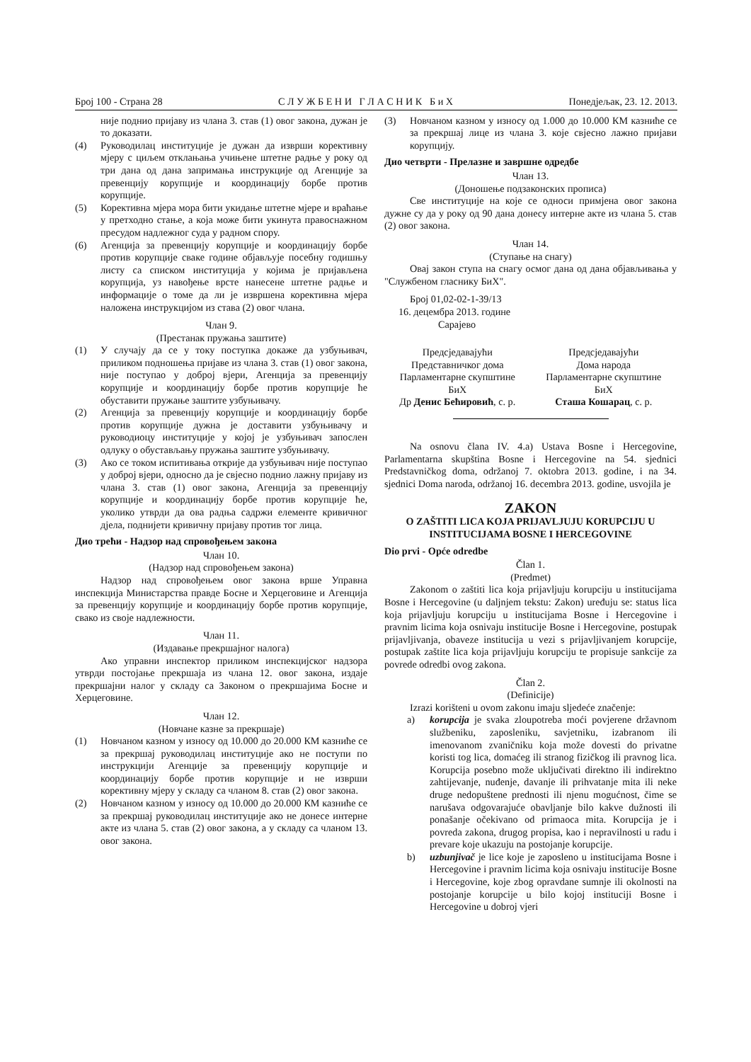Број 100 - Страна 28 С Л У Ж Б Е Н И Г Л А С Н И К Б и Х Понедјељак, 23. 12. 2013.
није поднио пријаву из члана 3. став (1) овог закона, дужан је то доказати.
(4) Руководилац институције је дужан да изврши корективну мјеру с циљем отклањања учињене штетне радње у року од три дана од дана запримања инструкције од Агенције за превенцију корупције и координацију борбе против корупције.
(5) Корективна мјера мора бити укидање штетне мјере и враћање у претходно стање, а која може бити укинута правоснажном пресудом надлежног суда у радном спору.
(6) Агенција за превенцију корупције и координацију борбе против корупције сваке године објављује посебну годишњу листу са списком институција у којима је пријављена корупција, уз навођење врсте нанесене штетне радње и информације о томе да ли је извршена корективна мјера наложена инструкцијом из става (2) овог члана.
Члан 9.
(Престанак пружања заштите)
(1) У случају да се у току поступка докаже да узбуњивач, приликом подношења пријаве из члана 3. став (1) овог закона, није поступао у доброј вјери, Агенција за превенцију корупције и координацију борбе против корупције ће обуставити пружање заштите узбуњивачу.
(2) Агенција за превенцију корупције и координацију борбе против корупције дужна је доставити узбуњивачу и руководиоцу институције у којој је узбуњивач запослен одлуку о обустављању пружања заштите узбуњивачу.
(3) Ако се током испитивања открије да узбуњивач није поступао у доброј вјери, односно да је свјесно поднио лажну пријаву из члана 3. став (1) овог закона, Агенција за превенцију корупције и координацију борбе против корупције ће, уколико утврди да ова радња садржи елементе кривичног дјела, поднијети кривичну пријаву против тог лица.
Дио трећи - Надзор над спровођењем закона
Члан 10.
(Надзор над спровођењем закона)
Надзор над спровођењем овог закона врше Управна инспекција Министарства правде Босне и Херцеговине и Агенција за превенцију корупције и координацију борбе против корупције, свако из своје надлежности.
Члан 11.
(Издавање прекршајног налога)
Ако управни инспектор приликом инспекцијског надзора утврди постојање прекршаја из члана 12. овог закона, издаје прекршајни налог у складу са Законом о прекршајима Босне и Херцеговине.
Члан 12.
(Новчане казне за прекршаје)
(1) Новчаном казном у износу од 10.000 до 20.000 КМ казниће се за прекршај руководилац институције ако не поступи по инструкцији Агенције за превенцију корупције и координацију борбе против корупције и не изврши корективну мјеру у складу са чланом 8. став (2) овог закона.
(2) Новчаном казном у износу од 10.000 до 20.000 КМ казниће се за прекршај руководилац институције ако не донесе интерне акте из члана 5. став (2) овог закона, а у складу са чланом 13. овог закона.
(3) Новчаном казном у износу од 1.000 до 10.000 КМ казниће се за прекршај лице из члана 3. које свјесно лажно пријави корупцију.
Дио четврти - Прелазне и завршне одредбе
Члан 13.
(Доношење подзаконских прописа)
Све институције на које се односи примјена овог закона дужне су да у року од 90 дана донесу интерне акте из члана 5. став (2) овог закона.
Члан 14.
(Ступање на снагу)
Овај закон ступа на снагу осмог дана од дана објављивања у "Службеном гласнику БиХ".
Број 01,02-02-1-39/13
16. децембра 2013. године
Сарајево
Предсједавајући
Представничког дома
Парламентарне скупштине
БиХ
Др Денис Бећировић, с. р.
Предсједавајући
Дома народа
Парламентарне скупштине
БиХ
Сташа Кошарац, с. р.
Na osnovu člana IV. 4.a) Ustava Bosne i Hercegovine, Parlamentarna skupština Bosne i Hercegovine na 54. sjednici Predstavničkog doma, održanoj 7. oktobra 2013. godine, i na 34. sjednici Doma naroda, održanoj 16. decembra 2013. godine, usvojila je
ZAKON
O ZAŠTITI LICA KOJA PRIJAVLJUJU KORUPCIJU U INSTITUCIJAMA BOSNE I HERCEGOVINE
Dio prvi - Opće odredbe
Član 1.
(Predmet)
Zakonom o zaštiti lica koja prijavljuju korupciju u institucijama Bosne i Hercegovine (u daljnjem tekstu: Zakon) uređuju se: status lica koja prijavljuju korupciju u institucijama Bosne i Hercegovine i pravnim licima koja osnivaju institucije Bosne i Hercegovine, postupak prijavljivanja, obaveze institucija u vezi s prijavljivanjem korupcije, postupak zaštite lica koja prijavljuju korupciju te propisuje sankcije za povrede odredbi ovog zakona.
Član 2.
(Definicije)
Izrazi korišteni u ovom zakonu imaju sljedeće značenje:
a) korupcija je svaka zloupotreba moći povjerene državnom službeniku, zaposleniku, savjetniku, izabranom ili imenovanom zvaničniku koja može dovesti do privatne koristi tog lica, domaćeg ili stranog fizičkog ili pravnog lica. Korupcija posebno može uključivati direktno ili indirektno zahtijevanje, nuđenje, davanje ili prihvatanje mita ili neke druge nedopuštene prednosti ili njenu mogućnost, čime se narušava odgovarajuće obavljanje bilo kakve dužnosti ili ponašanje očekivano od primaoca mita. Korupcija je i povreda zakona, drugog propisa, kao i nepravilnosti u radu i prevare koje ukazuju na postojanje korupcije.
b) uzbunjivač je lice koje je zaposleno u institucijama Bosne i Hercegovine i pravnim licima koja osnivaju institucije Bosne i Hercegovine, koje zbog opravdane sumnje ili okolnosti na postojanje korupcije u bilo kojoj instituciji Bosne i Hercegovine u dobroj vjeri